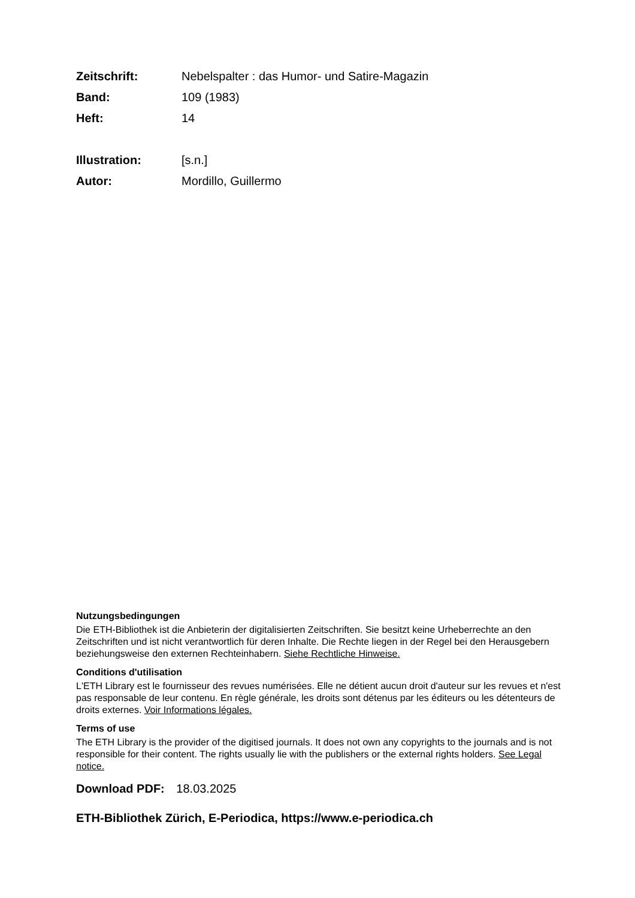Zeitschrift: Nebelspalter : das Humor- und Satire-Magazin
Band: 109 (1983)
Heft: 14
Illustration: [s.n.]
Autor: Mordillo, Guillermo
Nutzungsbedingungen
Die ETH-Bibliothek ist die Anbieterin der digitalisierten Zeitschriften. Sie besitzt keine Urheberrechte an den Zeitschriften und ist nicht verantwortlich für deren Inhalte. Die Rechte liegen in der Regel bei den Herausgebern beziehungsweise den externen Rechteinhabern. Siehe Rechtliche Hinweise.
Conditions d'utilisation
L'ETH Library est le fournisseur des revues numérisées. Elle ne détient aucun droit d'auteur sur les revues et n'est pas responsable de leur contenu. En règle générale, les droits sont détenus par les éditeurs ou les détenteurs de droits externes. Voir Informations légales.
Terms of use
The ETH Library is the provider of the digitised journals. It does not own any copyrights to the journals and is not responsible for their content. The rights usually lie with the publishers or the external rights holders. See Legal notice.
Download PDF: 18.03.2025
ETH-Bibliothek Zürich, E-Periodica, https://www.e-periodica.ch